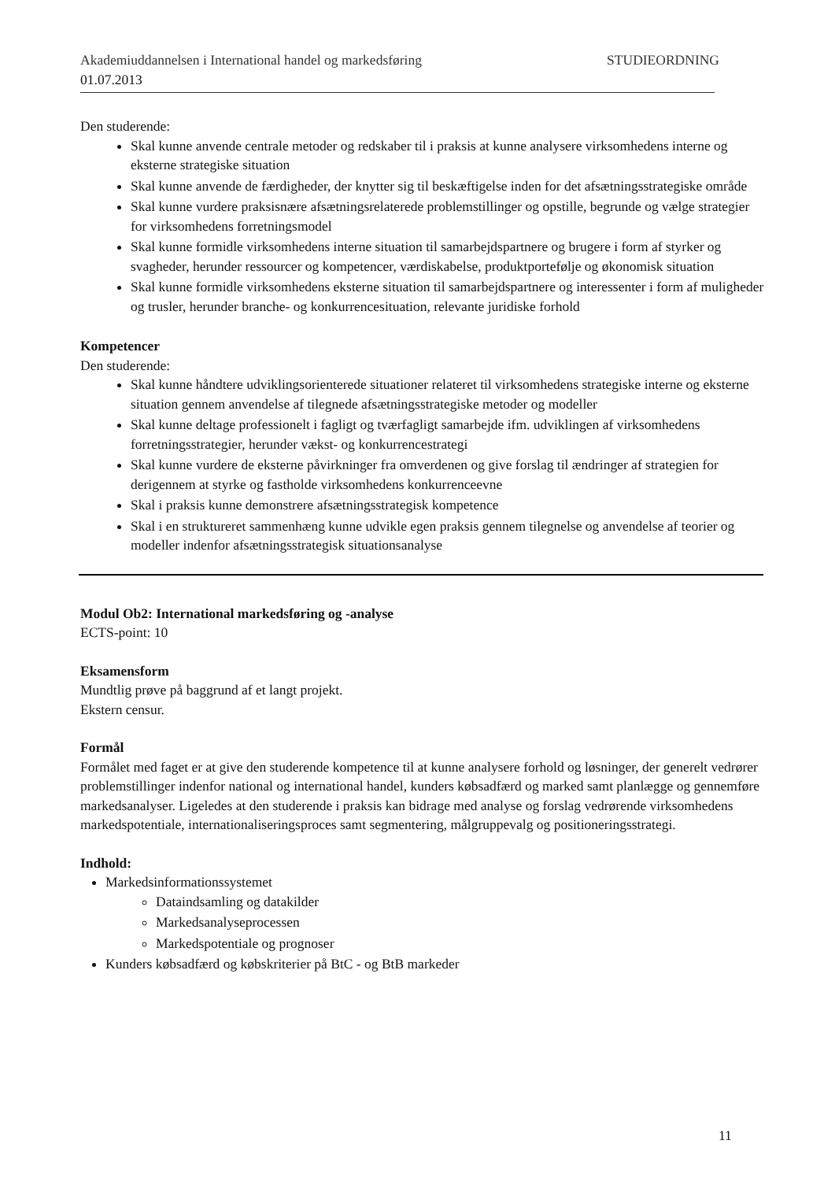Akademiuddannelsen i International handel og markedsføring STUDIEORDNING
01.07.2013
Den studerende:
Skal kunne anvende centrale metoder og redskaber til i praksis at kunne analysere virksomhedens interne og eksterne strategiske situation
Skal kunne anvende de færdigheder, der knytter sig til beskæftigelse inden for det afsætningsstrategiske område
Skal kunne vurdere praksisnære afsætningsrelaterede problemstillinger og opstille, begrunde og vælge strategier for virksomhedens forretningsmodel
Skal kunne formidle virksomhedens interne situation til samarbejdspartnere og brugere i form af styrker og svagheder, herunder ressourcer og kompetencer, værdiskabelse, produktportefølje og økonomisk situation
Skal kunne formidle virksomhedens eksterne situation til samarbejdspartnere og interessenter i form af muligheder og trusler, herunder branche- og konkurrencesituation, relevante juridiske forhold
Kompetencer
Den studerende:
Skal kunne håndtere udviklingsorienterede situationer relateret til virksomhedens strategiske interne og eksterne situation gennem anvendelse af tilegnede afsætningsstrategiske metoder og modeller
Skal kunne deltage professionelt i fagligt og tværfagligt samarbejde ifm. udviklingen af virksomhedens forretningsstrategier, herunder vækst- og konkurrencestrategi
Skal kunne vurdere de eksterne påvirkninger fra omverdenen og give forslag til ændringer af strategien for derigennem at styrke og fastholde virksomhedens konkurrenceevne
Skal i praksis kunne demonstrere afsætningsstrategisk kompetence
Skal i en struktureret sammenhæng kunne udvikle egen praksis gennem tilegnelse og anvendelse af teorier og modeller indenfor afsætningsstrategisk situationsanalyse
Modul Ob2: International markedsføring og -analyse
ECTS-point: 10
Eksamensform
Mundtlig prøve på baggrund af et langt projekt.
Ekstern censur.
Formål
Formålet med faget er at give den studerende kompetence til at kunne analysere forhold og løsninger, der generelt vedrører problemstillinger indenfor national og international handel, kunders købsadfærd og marked samt planlægge og gennemføre markedsanalyser. Ligeledes at den studerende i praksis kan bidrage med analyse og forslag vedrørende virksomhedens markedspotentiale, internationaliseringsproces samt segmentering, målgruppevalg og positioneringsstrategi.
Indhold:
Markedsinformationssystemet
Dataindsamling og datakilder
Markedsanalyseprocessen
Markedspotentiale og prognoser
Kunders købsadfærd og købskriterier på BtC - og BtB markeder
11